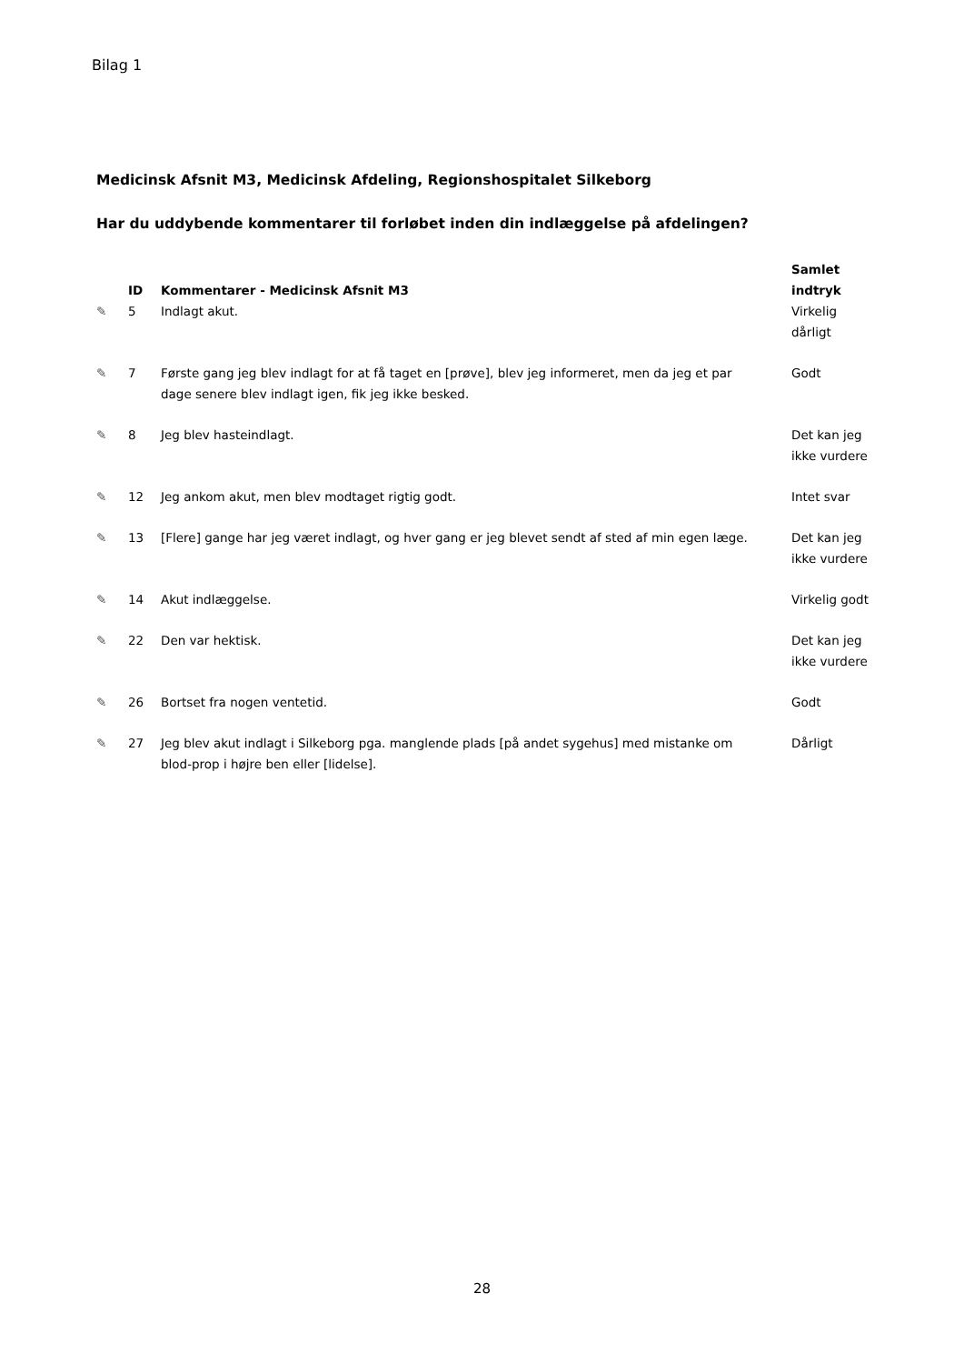Bilag 1
Medicinsk Afsnit M3, Medicinsk Afdeling, Regionshospitalet Silkeborg
Har du uddybende kommentarer til forløbet inden din indlæggelse på afdelingen?
| | ID | Kommentarer - Medicinsk Afsnit M3 | Samlet indtryk |
| --- | --- | --- | --- |
| ✎ | 5 | Indlagt akut. | Virkelig dårligt |
| ✎ | 7 | Første gang jeg blev indlagt for at få taget en [prøve], blev jeg informeret, men da jeg et par dage senere blev indlagt igen, fik jeg ikke besked. | Godt |
| ✎ | 8 | Jeg blev hasteindlagt. | Det kan jeg ikke vurdere |
| ✎ | 12 | Jeg ankom akut, men blev modtaget rigtig godt. | Intet svar |
| ✎ | 13 | [Flere] gange har jeg været indlagt, og hver gang er jeg blevet sendt af sted af min egen læge. | Det kan jeg ikke vurdere |
| ✎ | 14 | Akut indlæggelse. | Virkelig godt |
| ✎ | 22 | Den var hektisk. | Det kan jeg ikke vurdere |
| ✎ | 26 | Bortset fra nogen ventetid. | Godt |
| ✎ | 27 | Jeg blev akut indlagt i Silkeborg pga. manglende plads [på andet sygehus] med mistanke om blod-prop i højre ben eller [lidelse]. | Dårligt |
28